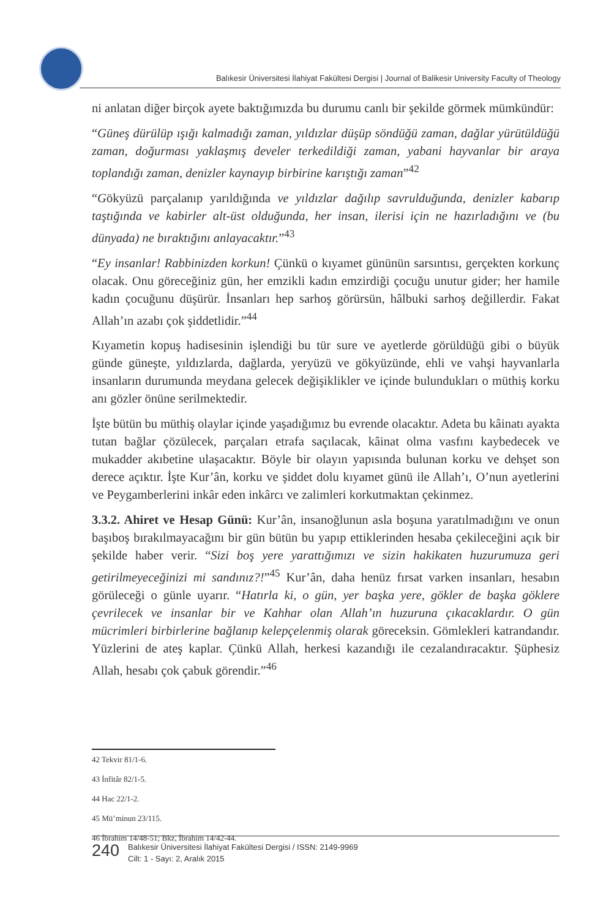Balıkesir Üniversitesi İlahiyat Fakültesi Dergisi | Journal of Balikesir University Faculty of Theology
ni anlatan diğer birçok ayete baktığımızda bu durumu canlı bir şekilde görmek mümkündür:
“Güneş dürülüp ışığı kalmadığı zaman, yıldızlar düşüp söndüğü zaman, dağlar yürütüldüğü zaman, doğurması yaklaşmış develer terkedildiği zaman, yabani hayvanlar bir araya toplandığı zaman, denizler kaynayıp birbirine karıştığı zaman”<sup>42</sup>
“Gökyüzü parçalanıp yarıldığında ve yıldızlar dağılıp savrulduğunda, denizler kabarıp taştığında ve kabirler alt-üst olduğunda, her insan, ilerisi için ne hazırladığını ve (bu dünyada) ne bıraktığını anlayacaktır.”<sup>43</sup>
“Ey insanlar! Rabbinizden korkun! Çünkü o kıyamet gününün sarsıntısı, gerçekten korkunç olacak. Onu göreceğiniz gün, her emzikli kadın emzirdiği çocuğu unutur gider; her hamile kadın çocuğunu düşürür. İnsanları hep sarhoş görürsün, hâlbuki sarhoş değillerdir. Fakat Allah’ın azabı çok şiddetlidir.”<sup>44</sup>
Kıyametin kopuş hadisesinin işlendiği bu tür sure ve ayetlerde görüldüğü gibi o büyük günde güneşte, yıldızlarda, dağlarda, yeryüzü ve gökyüzünde, ehli ve vahşi hayvanlarla insanların durumunda meydana gelecek değişiklikler ve içinde bulundukları o müthiş korku anı gözler önüne serilmektedir.
İşte bütün bu müthiş olaylar içinde yaşadığımız bu evrende olacaktır. Adeta bu kâinatı ayakta tutan bağlar çözülecek, parçaları etrafa saçılacak, kâinat olma vasfını kaybedecek ve mukadder akıbetine ulaşacaktır. Böyle bir olayın yapısında bulunan korku ve dehşet son derece açıktır. İşte Kur’ân, korku ve şiddet dolu kıyamet günü ile Allah’ı, O’nun ayetlerini ve Peygamberlerini inkâr eden inkârcı ve zalimleri korkutmaktan çekinmez.
3.3.2. Ahiret ve Hesap Günü: Kur’ân, insanoğlunun asla boşuna yaratılmadığını ve onun başıboş bırakılmayacağını bir gün bütün bu yapıp ettiklerinden hesaba çekileceğini açık bir şekilde haber verir. “Sizi boş yere yarattığımızı ve sizin hakikaten huzurumuza geri getirilmeyeceğinizi mi sandınız?!”<sup>45</sup> Kur’ân, daha henüz fırsat varken insanları, hesabın görüleceği o günle uyarır. “Hatırla ki, o gün, yer başka yere, gökler de başka göklere çevrilecek ve insanlar bir ve Kahhar olan Allah’ın huzuruna çıkacaklardır. O gün mücrimleri birbirlerine bağlanıp kelepçelenmiş olarak göreceksin. Gömlekleri katrandandır. Yüzlerini de ateş kaplar. Çünkü Allah, herkesi kazandığı ile cezalandıracaktır. Şüphesiz Allah, hesabı çok çabuk görendir.”<sup>46</sup>
42 Tekvir 81/1-6.
43 İnfitâr 82/1-5.
44 Hac 22/1-2.
45 Mü’minun 23/115.
46 İbrahim 14/48-51; Bkz, İbrahim 14/42-44.
240
Balıkesir Üniversitesi İlahiyat Fakültesi Dergisi / ISSN: 2149-9969
Cilt: 1 - Sayı: 2, Aralık 2015